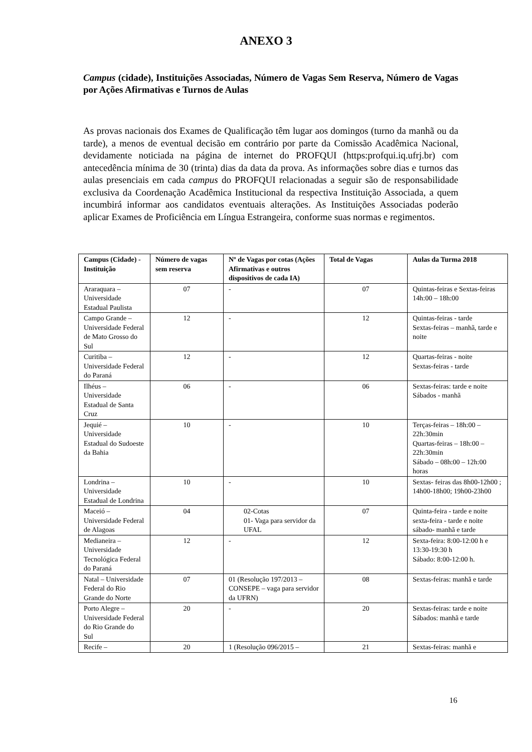ANEXO 3
Campus (cidade), Instituições Associadas, Número de Vagas Sem Reserva, Número de Vagas por Ações Afirmativas e Turnos de Aulas
As provas nacionais dos Exames de Qualificação têm lugar aos domingos (turno da manhã ou da tarde), a menos de eventual decisão em contrário por parte da Comissão Acadêmica Nacional, devidamente noticiada na página de internet do PROFQUI (https:profqui.iq.ufrj.br) com antecedência mínima de 30 (trinta) dias da data da prova. As informações sobre dias e turnos das aulas presenciais em cada campus do PROFQUI relacionadas a seguir são de responsabilidade exclusiva da Coordenação Acadêmica Institucional da respectiva Instituição Associada, a quem incumbirá informar aos candidatos eventuais alterações. As Instituições Associadas poderão aplicar Exames de Proficiência em Língua Estrangeira, conforme suas normas e regimentos.
| Campus (Cidade) - Instituição | Número de vagas sem reserva | Nº de Vagas por cotas (Ações Afirmativas e outros dispositivos de cada IA) | Total de Vagas | Aulas da Turma 2018 |
| --- | --- | --- | --- | --- |
| Araraquara – Universidade Estadual Paulista | 07 | - | 07 | Quintas-feiras e Sextas-feiras 14h:00 – 18h:00 |
| Campo Grande – Universidade Federal de Mato Grosso do Sul | 12 | - | 12 | Quintas-feiras - tarde Sextas-feiras – manhã, tarde e noite |
| Curitiba – Universidade Federal do Paraná | 12 | - | 12 | Quartas-feiras - noite Sextas-feiras - tarde |
| Ilhéus – Universidade Estadual de Santa Cruz | 06 | - | 06 | Sextas-feiras: tarde e noite Sábados - manhã |
| Jequié – Universidade Estadual do Sudoeste da Bahia | 10 | - | 10 | Terças-feiras – 18h:00 – 22h:30min Quartas-feiras – 18h:00 – 22h:30min Sábado – 08h:00 – 12h:00 horas |
| Londrina – Universidade Estadual de Londrina | 10 | - | 10 | Sextas- feiras das 8h00-12h00 ; 14h00-18h00; 19h00-23h00 |
| Maceió – Universidade Federal de Alagoas | 04 | 02-Cotas 01- Vaga para servidor da UFAL | 07 | Quinta-feira - tarde e noite sexta-feira - tarde e noite sábado- manhã e tarde |
| Medianeira – Universidade Tecnológica Federal do Paraná | 12 | - | 12 | Sexta-feira: 8:00-12:00 h e 13:30-19:30 h Sábado: 8:00-12:00 h. |
| Natal – Universidade Federal do Rio Grande do Norte | 07 | 01 (Resolução 197/2013 – CONSEPE – vaga para servidor da UFRN) | 08 | Sextas-feiras: manhã e tarde |
| Porto Alegre – Universidade Federal do Rio Grande do Sul | 20 | - | 20 | Sextas-feiras: tarde e noite Sábados: manhã e tarde |
| Recife – | 20 | 1 (Resolução 096/2015 – | 21 | Sextas-feiras: manhã e |
16